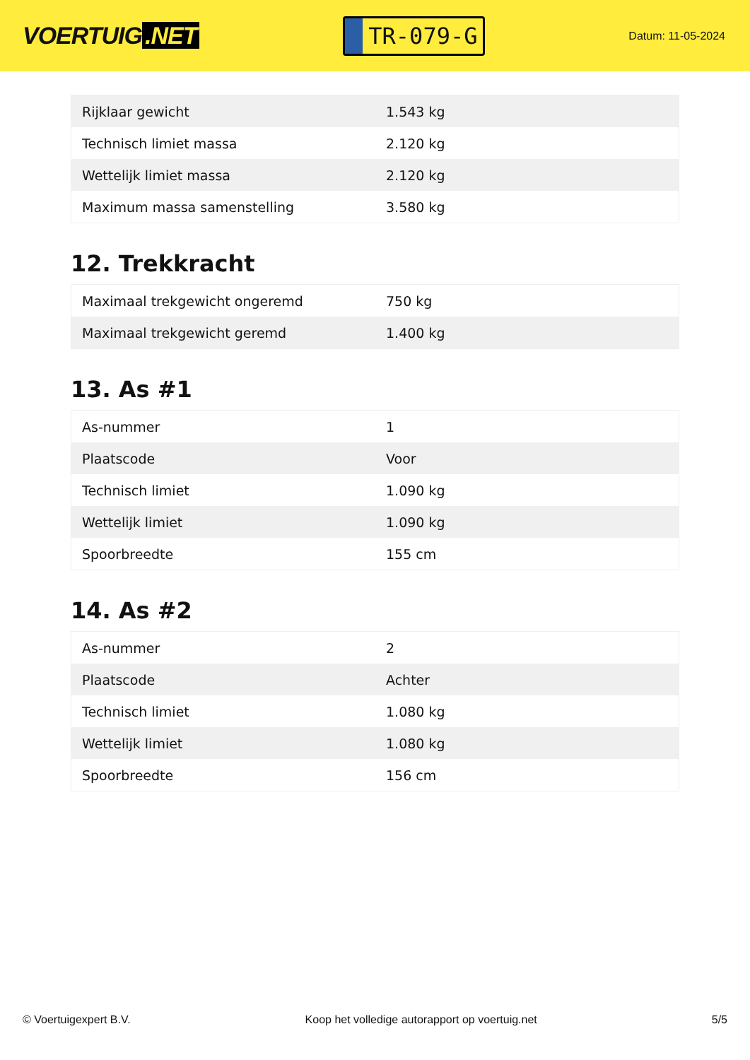VOERTUIG.NET
TR-079-G
Datum: 11-05-2024
| Rijklaar gewicht | 1.543 kg |
| Technisch limiet massa | 2.120 kg |
| Wettelijk limiet massa | 2.120 kg |
| Maximum massa samenstelling | 3.580 kg |
12. Trekkracht
| Maximaal trekgewicht ongeremd | 750 kg |
| Maximaal trekgewicht geremd | 1.400 kg |
13. As #1
| As-nummer | 1 |
| Plaatscode | Voor |
| Technisch limiet | 1.090 kg |
| Wettelijk limiet | 1.090 kg |
| Spoorbreedte | 155 cm |
14. As #2
| As-nummer | 2 |
| Plaatscode | Achter |
| Technisch limiet | 1.080 kg |
| Wettelijk limiet | 1.080 kg |
| Spoorbreedte | 156 cm |
© Voertuigexpert B.V. Koop het volledige autorapport op voertuig.net 5/5